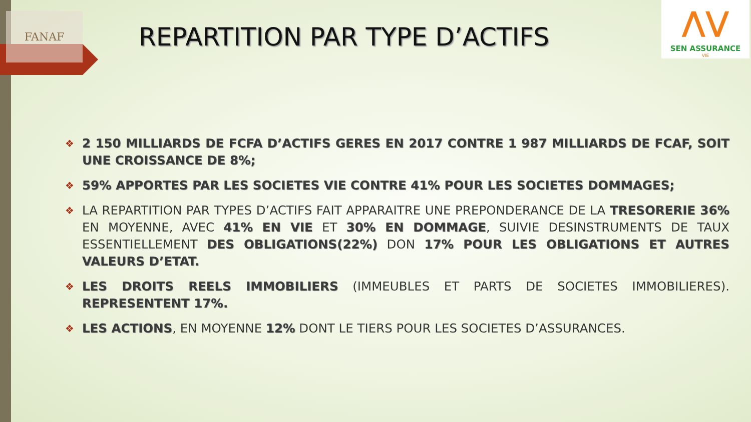FANAF
⋀⋁
SEN ASSURANCE
VIE
REPARTITION PAR TYPE D’ACTIFS
❖ 2 150 MILLIARDS DE FCFA D’ACTIFS GERES EN 2017 CONTRE 1 987 MILLIARDS DE FCAF, SOIT UNE CROISSANCE DE 8%;
❖ 59% APPORTES PAR LES SOCIETES VIE CONTRE 41% POUR LES SOCIETES DOMMAGES;
❖ LA REPARTITION PAR TYPES D’ACTIFS FAIT APPARAITRE UNE PREPONDERANCE DE LA TRESORERIE 36% EN MOYENNE, AVEC 41% EN VIE ET 30% EN DOMMAGE, SUIVIE DESINSTRUMENTS DE TAUX ESSENTIELLEMENT DES OBLIGATIONS(22%) DON 17% POUR LES OBLIGATIONS ET AUTRES VALEURS D’ETAT.
❖ LES DROITS REELS IMMOBILIERS (IMMEUBLES ET PARTS DE SOCIETES IMMOBILIERES). REPRESENTENT 17%.
❖ LES ACTIONS, EN MOYENNE 12% DONT LE TIERS POUR LES SOCIETES D’ASSURANCES.